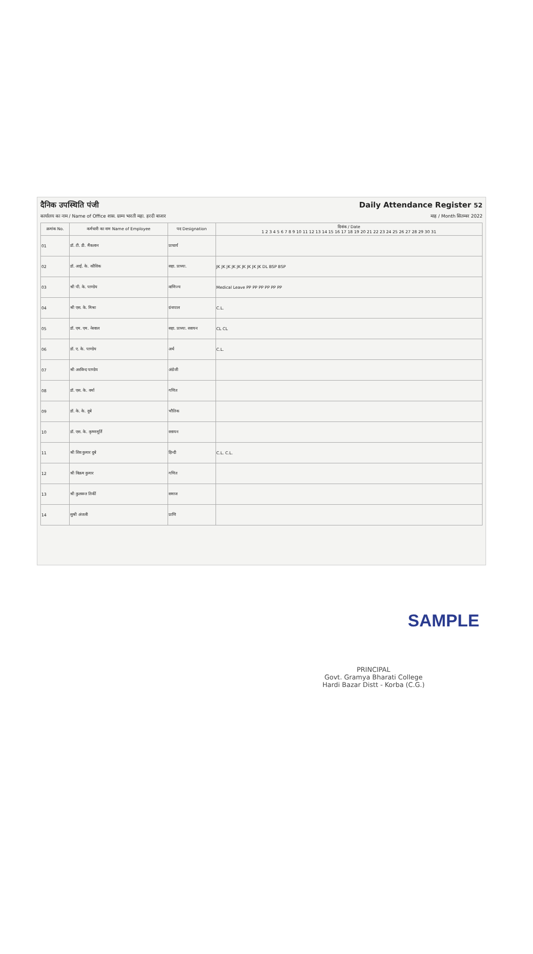दैनिक उपस्थिति पंजी Daily Attendance Register 52
कार्यालय का नाम / Name of Office शास. ग्राम्य भारती महा. हरदी बाजार माह / Month सितम्बर 2022
| क्रमांक No. | कर्मचारी का नाम Name of Employee | पद Designation | दिनांक / Date 1 2 3 4 5 6 7 8 9 10 11 12 13 14 15 16 17 18 19 20 21 22 23 24 25 26 27 28 29 30 31 |
| --- | --- | --- | --- |
| 01 | डॉ. टी. डी. मैंकलान | प्राचार्य | |
| 02 | डॉ. आई. के. कौशिक | सहा. प्राध्या. | JK JK JK JK JK JK JK JK JK DL BSP BSP |
| 03 | श्री पी. के. पाण्डेय | वाणिज्य | Medical Leave PP PP PP PP PP PP |
| 04 | श्री एस. के. मिश्रा | ग्रंथपाल | C.L. |
| 05 | डॉ. एम. एम. नेरवाल | सहा. प्राध्या. रसायन | CL CL |
| 06 | डॉ. ए. के. पाण्डेय | अर्थ | C.L. |
| 07 | श्री अरविन्द पाण्डेय | अंग्रेजी | |
| 08 | डॉ. एस. के. वर्मा | गणित | |
| 09 | डॉ. के. के. दुबे | भौतिक | |
| 10 | डॉ. एस. के. कृष्णमूर्ति | रसायन | |
| 11 | श्री शिव कुमार दुबे | हिन्दी | C.L. C.L. |
| 12 | श्री विक्रम कुमार | गणित | |
| 13 | श्री कुलवन्त तिर्की | समाज | |
| 14 | सुश्री अंजली | प्राणि | |
SAMPLE
PRINCIPAL
Govt. Gramya Bharati College
Hardi Bazar Distt - Korba (C.G.)